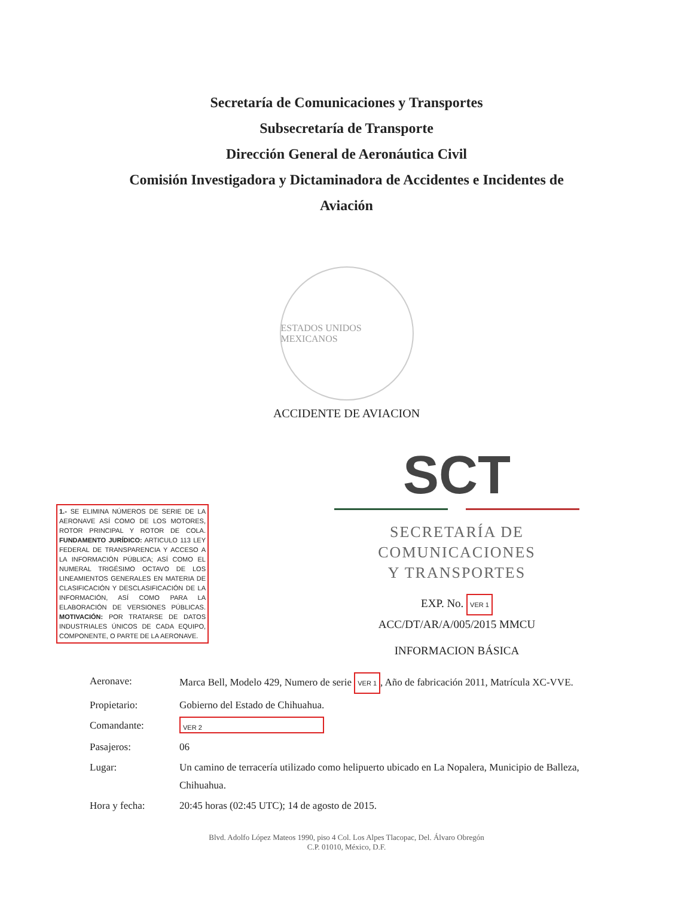Secretaría de Comunicaciones y Transportes
Subsecretaría de Transporte
Dirección General de Aeronáutica Civil
Comisión Investigadora y Dictaminadora de Accidentes e Incidentes de
Aviación
ESTADOS UNIDOS MEXICANOS
ACCIDENTE DE AVIACION
1.- SE ELIMINA NÚMEROS DE SERIE DE LA AERONAVE ASÍ COMO DE LOS MOTORES, ROTOR PRINCIPAL Y ROTOR DE COLA. FUNDAMENTO JURÍDICO: ARTICULO 113 LEY FEDERAL DE TRANSPARENCIA Y ACCESO A LA INFORMACIÓN PÚBLICA; ASÍ COMO EL NUMERAL TRIGÉSIMO OCTAVO DE LOS LINEAMIENTOS GENERALES EN MATERIA DE CLASIFICACIÓN Y DESCLASIFICACIÓN DE LA INFORMACIÓN, ASÍ COMO PARA LA ELABORACIÓN DE VERSIONES PÚBLICAS. MOTIVACIÓN: POR TRATARSE DE DATOS INDUSTRIALES ÚNICOS DE CADA EQUIPO, COMPONENTE, O PARTE DE LA AERONAVE.
SCT
SECRETARÍA DE
COMUNICACIONES
Y TRANSPORTES
EXP. No. VER 1
ACC/DT/AR/A/005/2015 MMCU
INFORMACION BÁSICA
Aeronave: Marca Bell, Modelo 429, Numero de serie VER 1, Año de fabricación 2011, Matrícula XC-VVE.
Propietario: Gobierno del Estado de Chihuahua.
Comandante:
VER 2
Pasajeros: 06
Lugar: Un camino de terracería utilizado como helipuerto ubicado en La Nopalera, Municipio de Balleza, Chihuahua.
Hora y fecha: 20:45 horas (02:45 UTC); 14 de agosto de 2015.
Blvd. Adolfo López Mateos 1990, piso 4 Col. Los Alpes Tlacopac, Del. Álvaro Obregón
C.P. 01010, México, D.F.